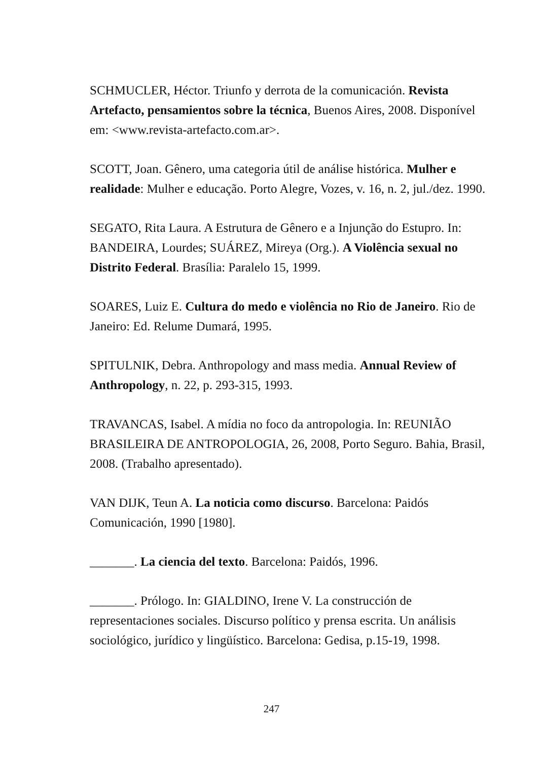SCHMUCLER, Héctor. Triunfo y derrota de la comunicación. Revista Artefacto, pensamientos sobre la técnica, Buenos Aires, 2008. Disponível em: <www.revista-artefacto.com.ar>.
SCOTT, Joan. Gênero, uma categoria útil de análise histórica. Mulher e realidade: Mulher e educação. Porto Alegre, Vozes, v. 16, n. 2, jul./dez. 1990.
SEGATO, Rita Laura. A Estrutura de Gênero e a Injunção do Estupro. In: BANDEIRA, Lourdes; SUÁREZ, Mireya (Org.). A Violência sexual no Distrito Federal. Brasília: Paralelo 15, 1999.
SOARES, Luiz E. Cultura do medo e violência no Rio de Janeiro. Rio de Janeiro: Ed. Relume Dumará, 1995.
SPITULNIK, Debra. Anthropology and mass media. Annual Review of Anthropology, n. 22, p. 293-315, 1993.
TRAVANCAS, Isabel. A mídia no foco da antropologia. In: REUNIÃO BRASILEIRA DE ANTROPOLOGIA, 26, 2008, Porto Seguro. Bahia, Brasil, 2008. (Trabalho apresentado).
VAN DIJK, Teun A. La noticia como discurso. Barcelona: Paidós Comunicación, 1990 [1980].
_______. La ciencia del texto. Barcelona: Paidós, 1996.
_______. Prólogo. In: GIALDINO, Irene V. La construcción de representaciones sociales. Discurso político y prensa escrita. Un análisis sociológico, jurídico y lingüístico. Barcelona: Gedisa, p.15-19, 1998.
247